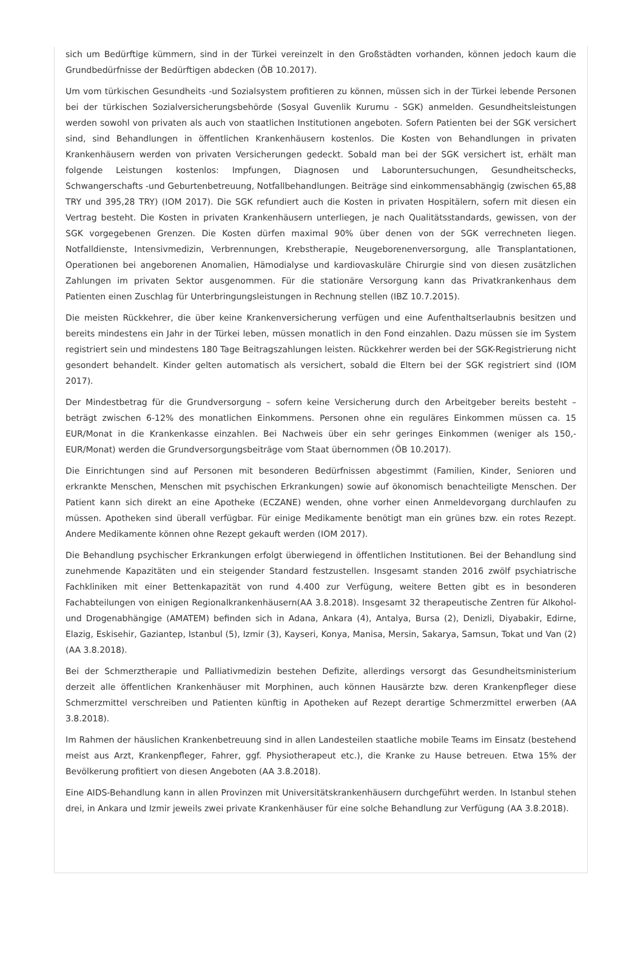sich um Bedürftige kümmern, sind in der Türkei vereinzelt in den Großstädten vorhanden, können jedoch kaum die Grundbedürfnisse der Bedürftigen abdecken (ÖB 10.2017).
Um vom türkischen Gesundheits -und Sozialsystem profitieren zu können, müssen sich in der Türkei lebende Personen bei der türkischen Sozialversicherungsbehörde (Sosyal Guvenlik Kurumu - SGK) anmelden. Gesundheitsleistungen werden sowohl von privaten als auch von staatlichen Institutionen angeboten. Sofern Patienten bei der SGK versichert sind, sind Behandlungen in öffentlichen Krankenhäusern kostenlos. Die Kosten von Behandlungen in privaten Krankenhäusern werden von privaten Versicherungen gedeckt. Sobald man bei der SGK versichert ist, erhält man folgende Leistungen kostenlos: Impfungen, Diagnosen und Laboruntersuchungen, Gesundheitschecks, Schwangerschafts -und Geburtenbetreuung, Notfallbehandlungen. Beiträge sind einkommensabhängig (zwischen 65,88 TRY und 395,28 TRY) (IOM 2017). Die SGK refundiert auch die Kosten in privaten Hospitälern, sofern mit diesen ein Vertrag besteht. Die Kosten in privaten Krankenhäusern unterliegen, je nach Qualitätsstandards, gewissen, von der SGK vorgegebenen Grenzen. Die Kosten dürfen maximal 90% über denen von der SGK verrechneten liegen. Notfalldienste, Intensivmedizin, Verbrennungen, Krebstherapie, Neugeborenenversorgung, alle Transplantationen, Operationen bei angeborenen Anomalien, Hämodialyse und kardiovaskuläre Chirurgie sind von diesen zusätzlichen Zahlungen im privaten Sektor ausgenommen. Für die stationäre Versorgung kann das Privatkrankenhaus dem Patienten einen Zuschlag für Unterbringungsleistungen in Rechnung stellen (IBZ 10.7.2015).
Die meisten Rückkehrer, die über keine Krankenversicherung verfügen und eine Aufenthaltserlaubnis besitzen und bereits mindestens ein Jahr in der Türkei leben, müssen monatlich in den Fond einzahlen. Dazu müssen sie im System registriert sein und mindestens 180 Tage Beitragszahlungen leisten. Rückkehrer werden bei der SGK-Registrierung nicht gesondert behandelt. Kinder gelten automatisch als versichert, sobald die Eltern bei der SGK registriert sind (IOM 2017).
Der Mindestbetrag für die Grundversorgung – sofern keine Versicherung durch den Arbeitgeber bereits besteht – beträgt zwischen 6-12% des monatlichen Einkommens. Personen ohne ein reguläres Einkommen müssen ca. 15 EUR/Monat in die Krankenkasse einzahlen. Bei Nachweis über ein sehr geringes Einkommen (weniger als 150,- EUR/Monat) werden die Grundversorgungsbeiträge vom Staat übernommen (ÖB 10.2017).
Die Einrichtungen sind auf Personen mit besonderen Bedürfnissen abgestimmt (Familien, Kinder, Senioren und erkrankte Menschen, Menschen mit psychischen Erkrankungen) sowie auf ökonomisch benachteiligte Menschen. Der Patient kann sich direkt an eine Apotheke (ECZANE) wenden, ohne vorher einen Anmeldevorgang durchlaufen zu müssen. Apotheken sind überall verfügbar. Für einige Medikamente benötigt man ein grünes bzw. ein rotes Rezept. Andere Medikamente können ohne Rezept gekauft werden (IOM 2017).
Die Behandlung psychischer Erkrankungen erfolgt überwiegend in öffentlichen Institutionen. Bei der Behandlung sind zunehmende Kapazitäten und ein steigender Standard festzustellen. Insgesamt standen 2016 zwölf psychiatrische Fachkliniken mit einer Bettenkapazität von rund 4.400 zur Verfügung, weitere Betten gibt es in besonderen Fachabteilungen von einigen Regionalkrankenhäusern(AA 3.8.2018). Insgesamt 32 therapeutische Zentren für Alkohol- und Drogenabhängige (AMATEM) befinden sich in Adana, Ankara (4), Antalya, Bursa (2), Denizli, Diyabakir, Edirne, Elazig, Eskisehir, Gaziantep, Istanbul (5), Izmir (3), Kayseri, Konya, Manisa, Mersin, Sakarya, Samsun, Tokat und Van (2) (AA 3.8.2018).
Bei der Schmerztherapie und Palliativmedizin bestehen Defizite, allerdings versorgt das Gesundheitsministerium derzeit alle öffentlichen Krankenhäuser mit Morphinen, auch können Hausärzte bzw. deren Krankenpfleger diese Schmerzmittel verschreiben und Patienten künftig in Apotheken auf Rezept derartige Schmerzmittel erwerben (AA 3.8.2018).
Im Rahmen der häuslichen Krankenbetreuung sind in allen Landesteilen staatliche mobile Teams im Einsatz (bestehend meist aus Arzt, Krankenpfleger, Fahrer, ggf. Physiotherapeut etc.), die Kranke zu Hause betreuen. Etwa 15% der Bevölkerung profitiert von diesen Angeboten (AA 3.8.2018).
Eine AIDS-Behandlung kann in allen Provinzen mit Universitätskrankenhäusern durchgeführt werden. In Istanbul stehen drei, in Ankara und Izmir jeweils zwei private Krankenhäuser für eine solche Behandlung zur Verfügung (AA 3.8.2018).